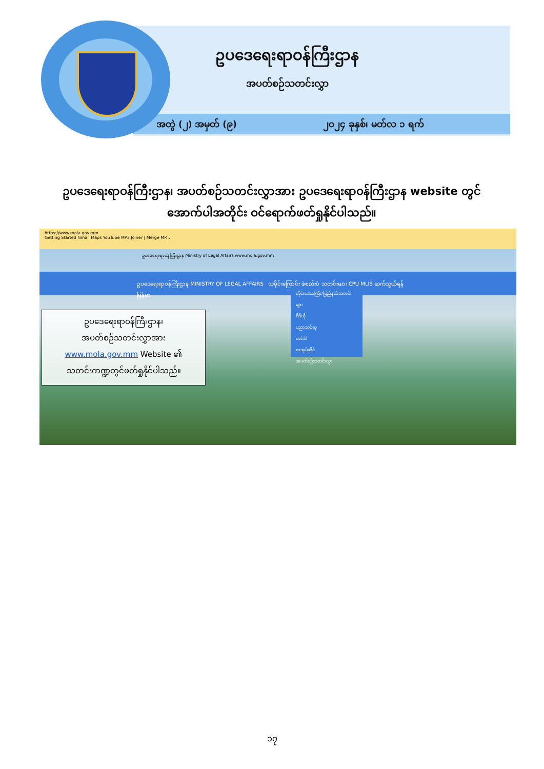ဥပဒေရေးရာဝန်ကြီးဌာန
အပတ်စဉ်သတင်းလွှာ
အတွဲ (၂) အမှတ် (၉) ၂၀၂၄ ခုနှစ်၊ မတ်လ ၁ ရက်
ဥပဒေရေးရာဝန်ကြီးဌာန၊ အပတ်စဉ်သတင်းလွှာအား ဥပဒေရေးရာဝန်ကြီးဌာန website တွင် အောက်ပါအတိုင်း ဝင်ရောက်ဖတ်ရှုနိုင်ပါသည်။
https://www.mola.gov.mm
Getting Started Gmail Maps YouTube MP3 Joiner | Merge MP...
ဥပဒေရေးရာဝန်ကြီးဌာန Ministry of Legal Affairs www.mola.gov.mm
ဥပဒေရေးရာဝန်ကြီးဌာန MINISTRY OF LEGAL AFFAIRS သမိုင်းကြောင်း ဖွဲ့စည်းပုံ သတင်းများ CPU MLIS ဆက်သွယ်ရန် မြန်မာ
တိုင်းဒေသကြီး/ပြည်နယ်သတင်းများ
ဗီဒီယို
ပညာသင်ဆု
တင်ဒါ
စာအုပ်ဆိုင်
အပတ်စဉ်သတင်းလွှာ
ဥပဒေရေးရာဝန်ကြီးဌာန၊
အပတ်စဉ်သတင်းလွှာအား
www.mola.gov.mm Website ၏
သတင်းကဏ္ဍတွင်ဖတ်ရှုနိုင်ပါသည်။
၁၇